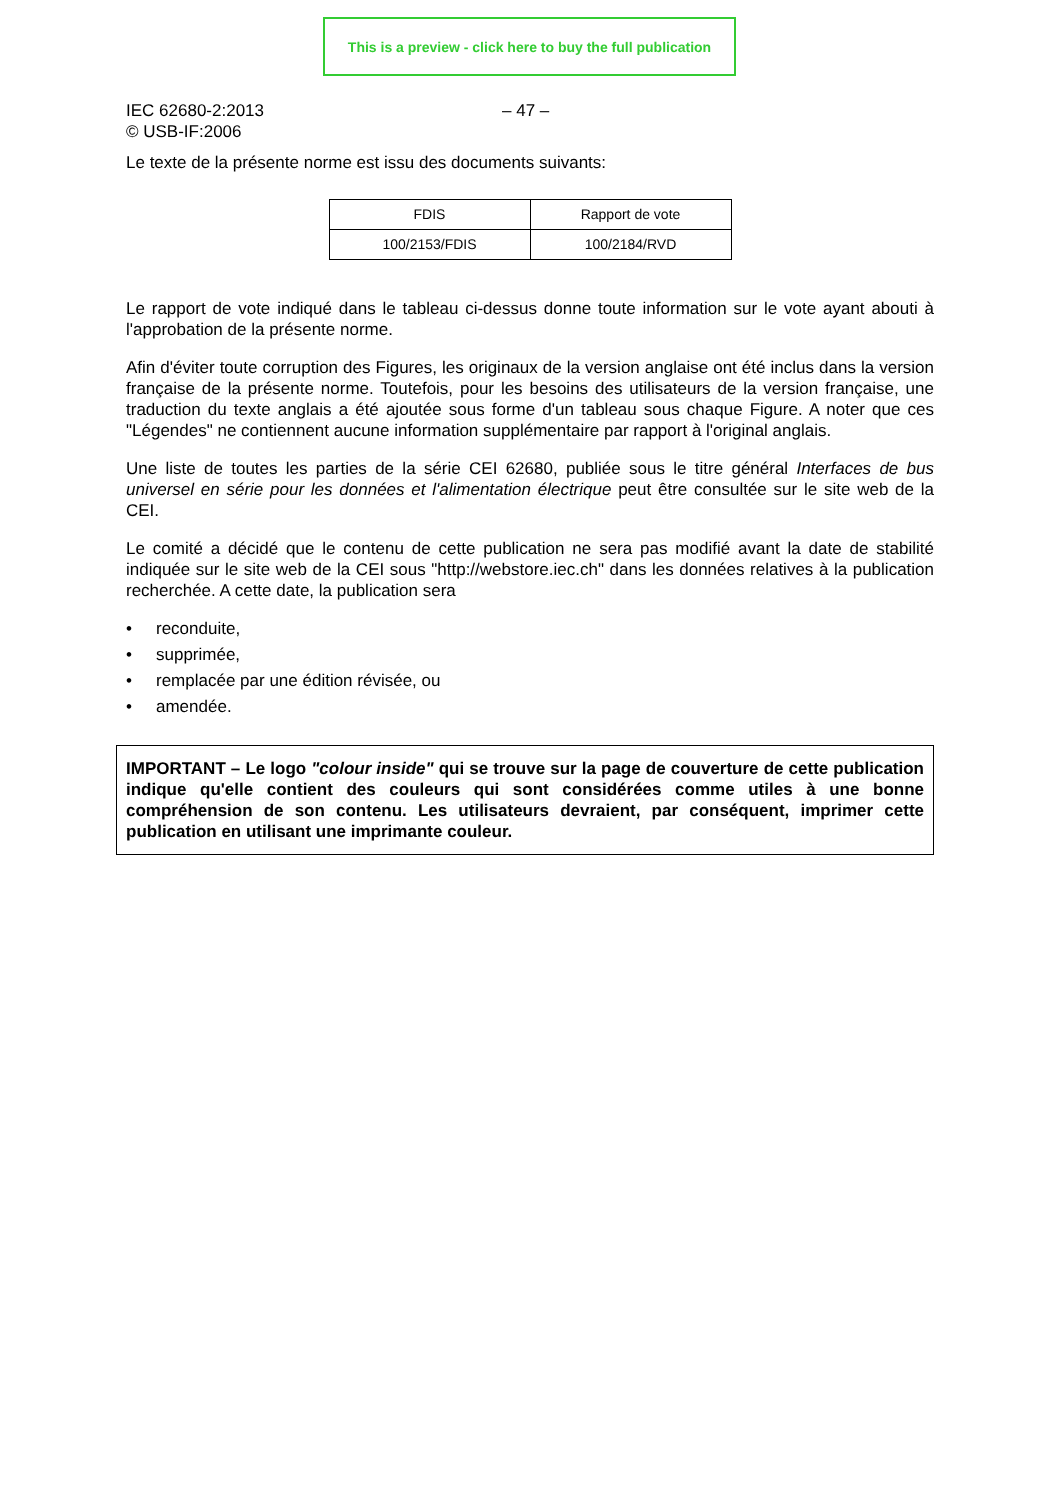This is a preview - click here to buy the full publication
IEC 62680-2:2013
© USB-IF:2006
– 47 –
Le texte de la présente norme est issu des documents suivants:
| FDIS | Rapport de vote |
| --- | --- |
| 100/2153/FDIS | 100/2184/RVD |
Le rapport de vote indiqué dans le tableau ci-dessus donne toute information sur le vote ayant abouti à l'approbation de la présente norme.
Afin d'éviter toute corruption des Figures, les originaux de la version anglaise ont été inclus dans la version française de la présente norme. Toutefois, pour les besoins des utilisateurs de la version française, une traduction du texte anglais a été ajoutée sous forme d'un tableau sous chaque Figure. A noter que ces "Légendes" ne contiennent aucune information supplémentaire par rapport à l'original anglais.
Une liste de toutes les parties de la série CEI 62680, publiée sous le titre général Interfaces de bus universel en série pour les données et l'alimentation électrique peut être consultée sur le site web de la CEI.
Le comité a décidé que le contenu de cette publication ne sera pas modifié avant la date de stabilité indiquée sur le site web de la CEI sous "http://webstore.iec.ch" dans les données relatives à la publication recherchée. A cette date, la publication sera
• reconduite,
• supprimée,
• remplacée par une édition révisée, ou
• amendée.
IMPORTANT – Le logo "colour inside" qui se trouve sur la page de couverture de cette publication indique qu'elle contient des couleurs qui sont considérées comme utiles à une bonne compréhension de son contenu. Les utilisateurs devraient, par conséquent, imprimer cette publication en utilisant une imprimante couleur.